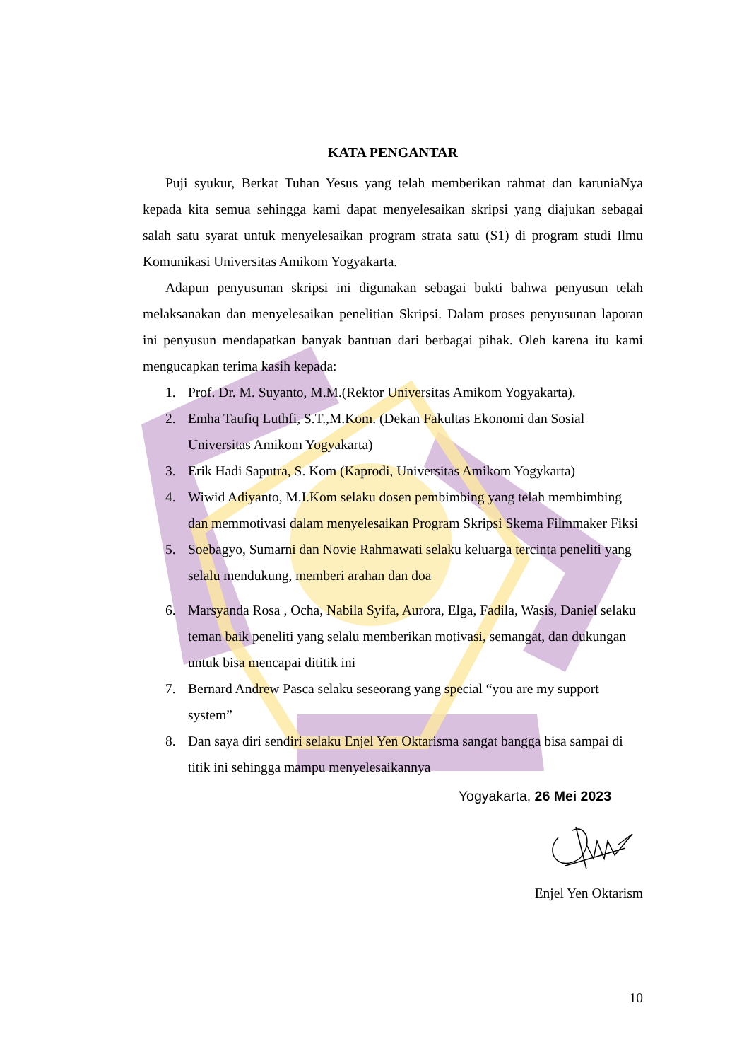KATA PENGANTAR
Puji syukur, Berkat Tuhan Yesus yang telah memberikan rahmat dan karuniaNya kepada kita semua sehingga kami dapat menyelesaikan skripsi yang diajukan sebagai salah satu syarat untuk menyelesaikan program strata satu (S1) di program studi Ilmu Komunikasi Universitas Amikom Yogyakarta.
Adapun penyusunan skripsi ini digunakan sebagai bukti bahwa penyusun telah melaksanakan dan menyelesaikan penelitian Skripsi. Dalam proses penyusunan laporan ini penyusun mendapatkan banyak bantuan dari berbagai pihak. Oleh karena itu kami mengucapkan terima kasih kepada:
1. Prof. Dr. M. Suyanto, M.M.(Rektor Universitas Amikom Yogyakarta).
2. Emha Taufiq Luthfi, S.T.,M.Kom. (Dekan Fakultas Ekonomi dan Sosial Universitas Amikom Yogyakarta)
3. Erik Hadi Saputra, S. Kom (Kaprodi, Universitas Amikom Yogykarta)
4. Wiwid Adiyanto, M.I.Kom selaku dosen pembimbing yang telah membimbing dan memmotivasi dalam menyelesaikan Program Skripsi Skema Filmmaker Fiksi
5. Soebagyo, Sumarni dan Novie Rahmawati selaku keluarga tercinta peneliti yang selalu mendukung, memberi arahan dan doa
6. Marsyanda Rosa , Ocha, Nabila Syifa, Aurora, Elga, Fadila, Wasis, Daniel selaku teman baik peneliti yang selalu memberikan motivasi, semangat, dan dukungan untuk bisa mencapai dititik ini
7. Bernard Andrew Pasca selaku seseorang yang special “you are my support system”
8. Dan saya diri sendiri selaku Enjel Yen Oktarisma sangat bangga bisa sampai di titik ini sehingga mampu menyelesaikannya
Yogyakarta, 26 Mei 2023
Enjel Yen Oktarism
10